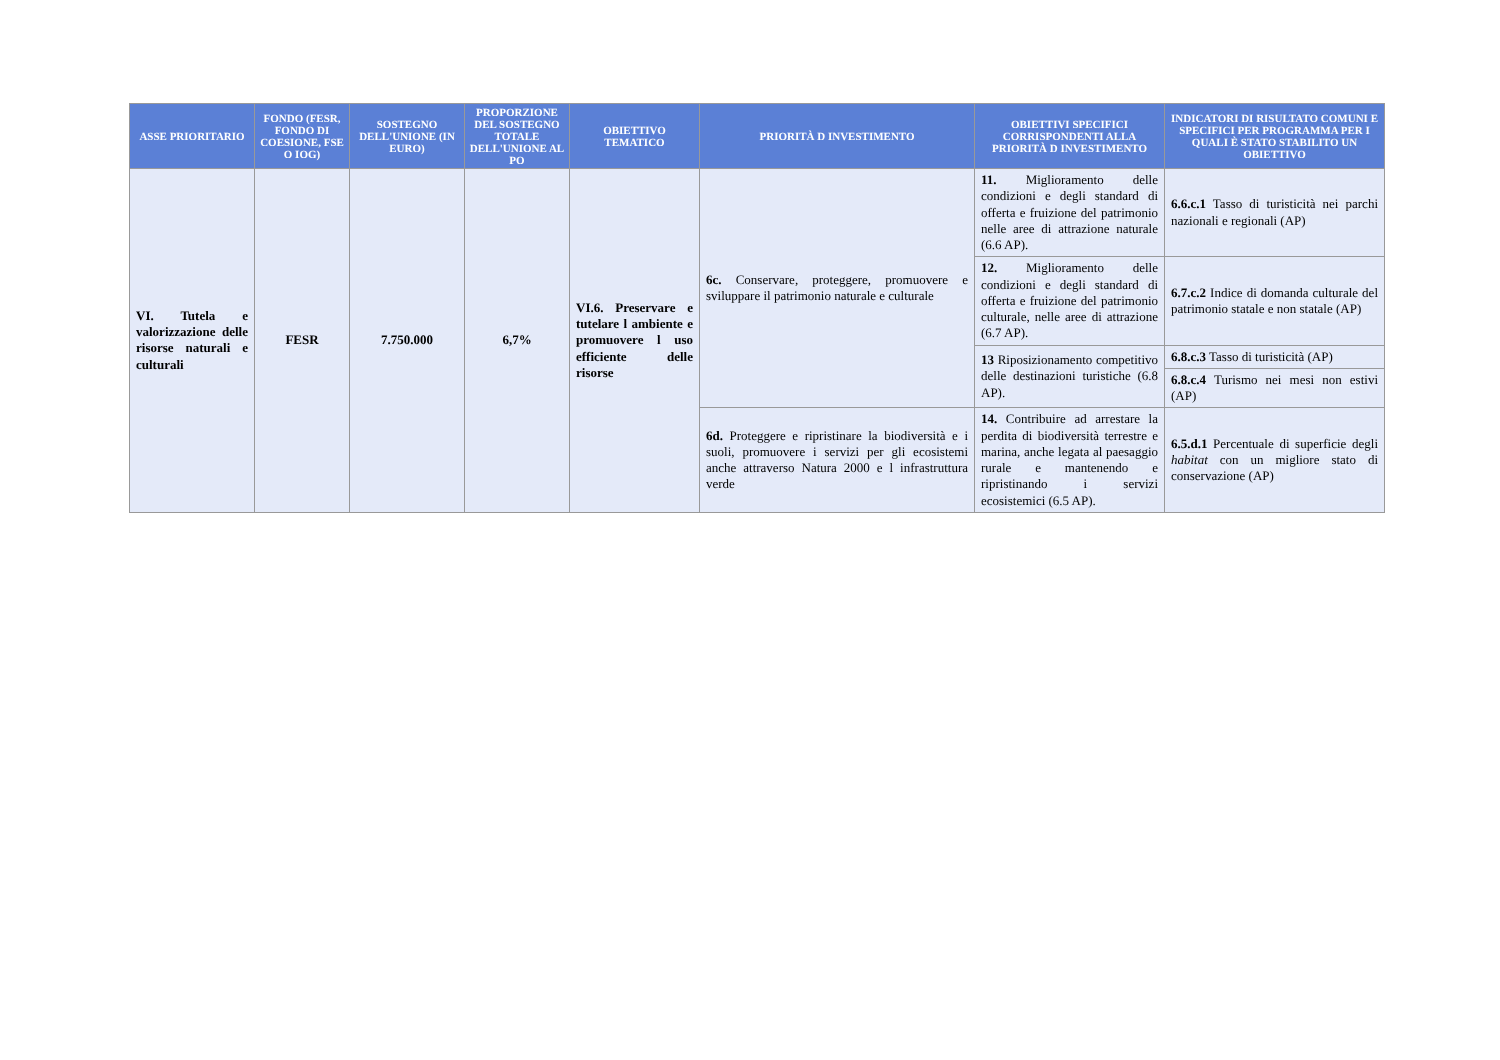| ASSE PRIORITARIO | FONDO (FESR, FONDO DI COESIONE, FSE O IOG) | SOSTEGNO DELL'UNIONE (IN EURO) | PROPORZIONE DEL SOSTEGNO TOTALE DELL'UNIONE AL PO | OBIETTIVO TEMATICO | PRIORITÀ D INVESTIMENTO | OBIETTIVI SPECIFICI CORRISPONDENTI ALLA PRIORITÀ D INVESTIMENTO | INDICATORI DI RISULTATO COMUNI E SPECIFICI PER PROGRAMMA PER I QUALI È STATO STABILITO UN OBIETTIVO |
| --- | --- | --- | --- | --- | --- | --- | --- |
| VI. Tutela e valorizzazione delle risorse naturali e culturali | FESR | 7.750.000 | 6,7% | VI.6. Preservare e tutelare l ambiente e promuovere l uso efficiente delle risorse | 6c. Conservare, proteggere, promuovere e sviluppare il patrimonio naturale e culturale | 11. Miglioramento delle condizioni e degli standard di offerta e fruizione del patrimonio nelle aree di attrazione naturale (6.6 AP). | 6.6.c.1 Tasso di turisticità nei parchi nazionali e regionali (AP) |
| | | | | | | 12. Miglioramento delle condizioni e degli standard di offerta e fruizione del patrimonio culturale, nelle aree di attrazione (6.7 AP). | 6.7.c.2 Indice di domanda culturale del patrimonio statale e non statale (AP) |
| | | | | | | 13 Riposizionamento competitivo delle destinazioni turistiche (6.8 AP). | 6.8.c.3 Tasso di turisticità (AP) |
| | | | | | | | 6.8.c.4 Turismo nei mesi non estivi (AP) |
| | | | | | 6d. Proteggere e ripristinare la biodiversità e i suoli, promuovere i servizi per gli ecosistemi anche attraverso Natura 2000 e l infrastruttura verde | 14. Contribuire ad arrestare la perdita di biodiversità terrestre e marina, anche legata al paesaggio rurale e mantenendo e ripristinando i servizi ecosistemici (6.5 AP). | 6.5.d.1 Percentuale di superficie degli habitat con un migliore stato di conservazione (AP) |